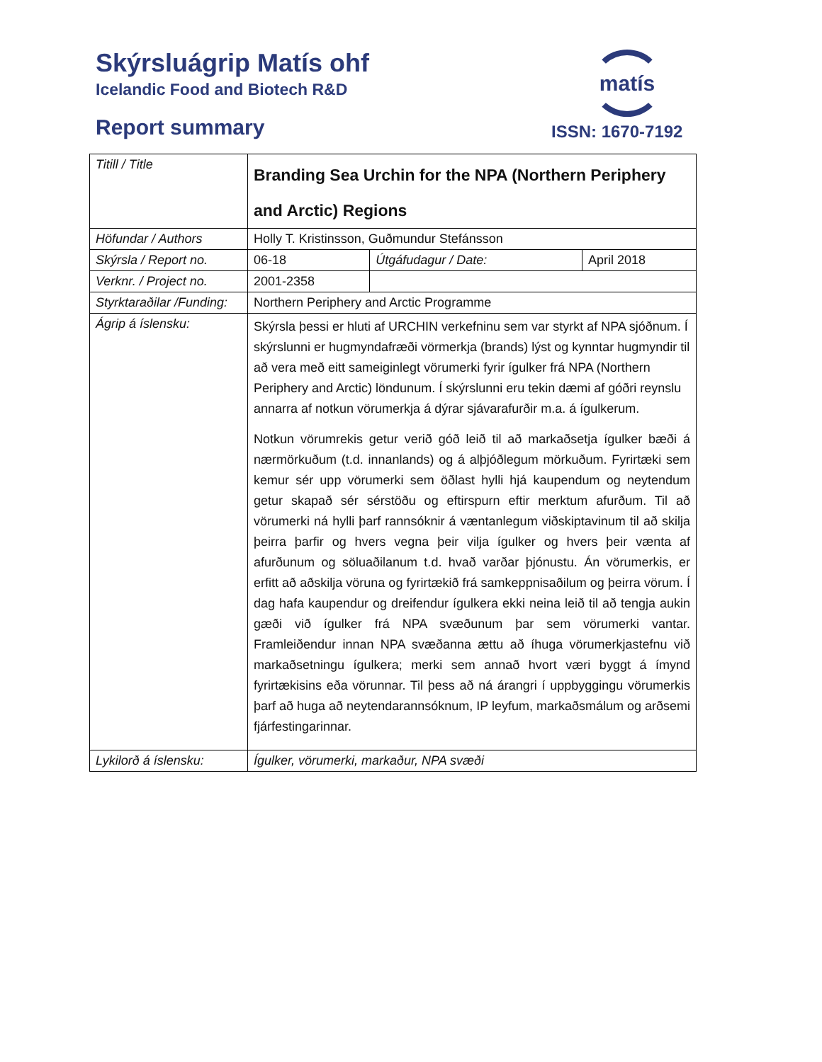Skýrsluágrip Matís ohf
Icelandic Food and Biotech R&D
Report summary
matís
ISSN: 1670-7192
| Titill / Title | Branding Sea Urchin for the NPA (Northern Periphery and Arctic) Regions | | |
| Höfundar / Authors | Holly T. Kristinsson, Guðmundur Stefánsson | | |
| Skýrsla / Report no. | 06-18 | Útgáfudagur / Date: | April 2018 |
| Verknr. / Project no. | 2001-2358 | | |
| Styrktaraðilar /Funding: | Northern Periphery and Arctic Programme | | |
| Ágrip á íslensku: | Skýrsla þessi er hluti af URCHIN verkefninu sem var styrkt af NPA sjóðnum. Í skýrslunni er hugmyndafræði vörmerkja (brands) lýst og kynntar hugmyndir til að vera með eitt sameiginlegt vörumerki fyrir ígulker frá NPA (Northern Periphery and Arctic) löndunum. Í skýrslunni eru tekin dæmi af góðri reynslu annarra af notkun vörumerkja á dýrar sjávarafurðir m.a. á ígulkerum. Notkun vörumrekis getur verið góð leið til að markaðsetja ígulker bæði á nærmörkuðum (t.d. innanlands) og á alþjóðlegum mörkuðum. Fyrirtæki sem kemur sér upp vörumerki sem öðlast hylli hjá kaupendum og neytendum getur skapað sér sérstöðu og eftirspurn eftir merktum afurðum. Til að vörumerki ná hylli þarf rannsóknir á væntanlegum viðskiptavinum til að skilja þeirra þarfir og hvers vegna þeir vilja ígulker og hvers þeir vænta af afurðunum og söluaðilanum t.d. hvað varðar þjónustu. Án vörumerkis, er erfitt að aðskilja vöruna og fyrirtækið frá samkeppnisaðilum og þeirra vörum. Í dag hafa kaupendur og dreifendur ígulkera ekki neina leið til að tengja aukin gæði við ígulker frá NPA svæðunum þar sem vörumerki vantar. Framleiðendur innan NPA svæðanna ættu að íhuga vörumerkjastefnu við markaðsetningu ígulkera; merki sem annað hvort væri byggt á ímynd fyrirtækisins eða vörunnar. Til þess að ná árangri í uppbyggingu vörumerkis þarf að huga að neytendarannsóknum, IP leyfum, markaðsmálum og arðsemi fjárfestingarinnar. | | |
| Lykilorð á íslensku: | Ígulker, vörumerki, markaður, NPA svæði | | |